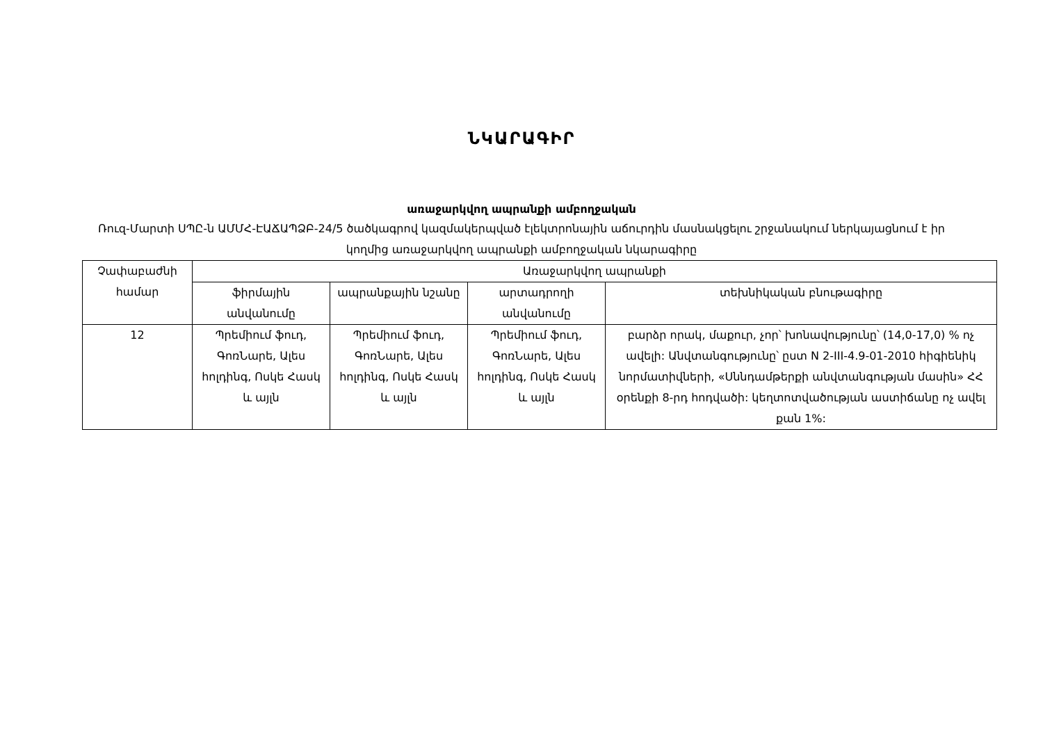ՆԿԱՐԱԳԻՐ
առաջարկվող ապրանքի ամբողջական
Ռուզ-Մարտի ՍՊԸ-ն ԱՄՄՀ-ԷԱՃԱՊՁԲ-24/5 ծածկագրով կազմակերպված էլեկտրոնային աճուրդին մասնակցելու շրջանակում ներկայացնում է իր կողմից առաջարկվող ապրանքի ամբողջական նկարագիրը
| Չափաբաժնի համար | Առաջարկվող ապրանքի | | | |
| --- | --- | --- | --- | --- |
| | ֆիրմային անվանումը | ապրանքային նշանը | արտադրողի անվանումը | տեխնիկական բնութագիրը |
| 12 | Պրեմիում ֆուդ, ԳոռՆարե, Ալես հոլդինգ, Ոսկե Հասկ և այլն | Պրեմիում ֆուդ, ԳոռՆարե, Ալես հոլդինգ, Ոսկե Հասկ և այլն | Պրեմիում ֆուդ, ԳոռՆարե, Ալես հոլդինգ, Ոսկե Հասկ և այլն | բարձր որակ, մաքուր, չոր՝ խոնավությունը՝ (14,0-17,0) % ոչ ավելի: Անվտանգությունը՝ ըստ N 2-III-4.9-01-2010 հիգիենիկ նորմատիվների, «Սննդամթերքի անվտանգության մասին» ՀՀ օրենքի 8-րդ հոդվածի: կեղտոտվածության աստիճանը ոչ ավել քան 1%: |